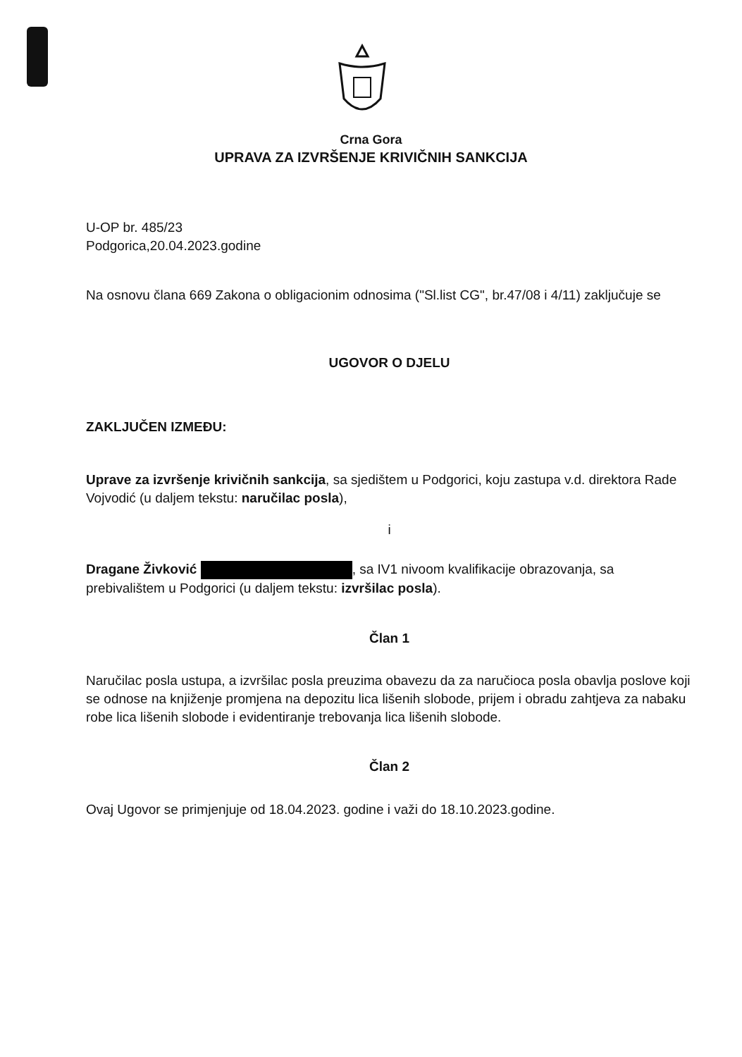Crna Gora
UPRAVA ZA IZVRŠENJE KRIVIČNIH SANKCIJA
U-OP br. 485/23
Podgorica,20.04.2023.godine
Na osnovu člana 669 Zakona o obligacionim odnosima ("Sl.list CG", br.47/08 i 4/11) zaključuje se
UGOVOR O DJELU
ZAKLJUČEN IZMEĐU:
Uprave za izvršenje krivičnih sankcija, sa sjedištem u Podgorici, koju zastupa v.d. direktora Rade Vojvodić (u daljem tekstu: naručilac posla),
i
Dragane Živković , sa IV1 nivoom kvalifikacije obrazovanja, sa prebivalištem u Podgorici (u daljem tekstu: izvršilac posla).
Član 1
Naručilac posla ustupa, a izvršilac posla preuzima obavezu da za naručioca posla obavlja poslove koji se odnose na knjiženje promjena na depozitu lica lišenih slobode, prijem i obradu zahtjeva za nabaku robe lica lišenih slobode i evidentiranje trebovanja lica lišenih slobode.
Član 2
Ovaj Ugovor se primjenjuje od 18.04.2023. godine i važi do 18.10.2023.godine.